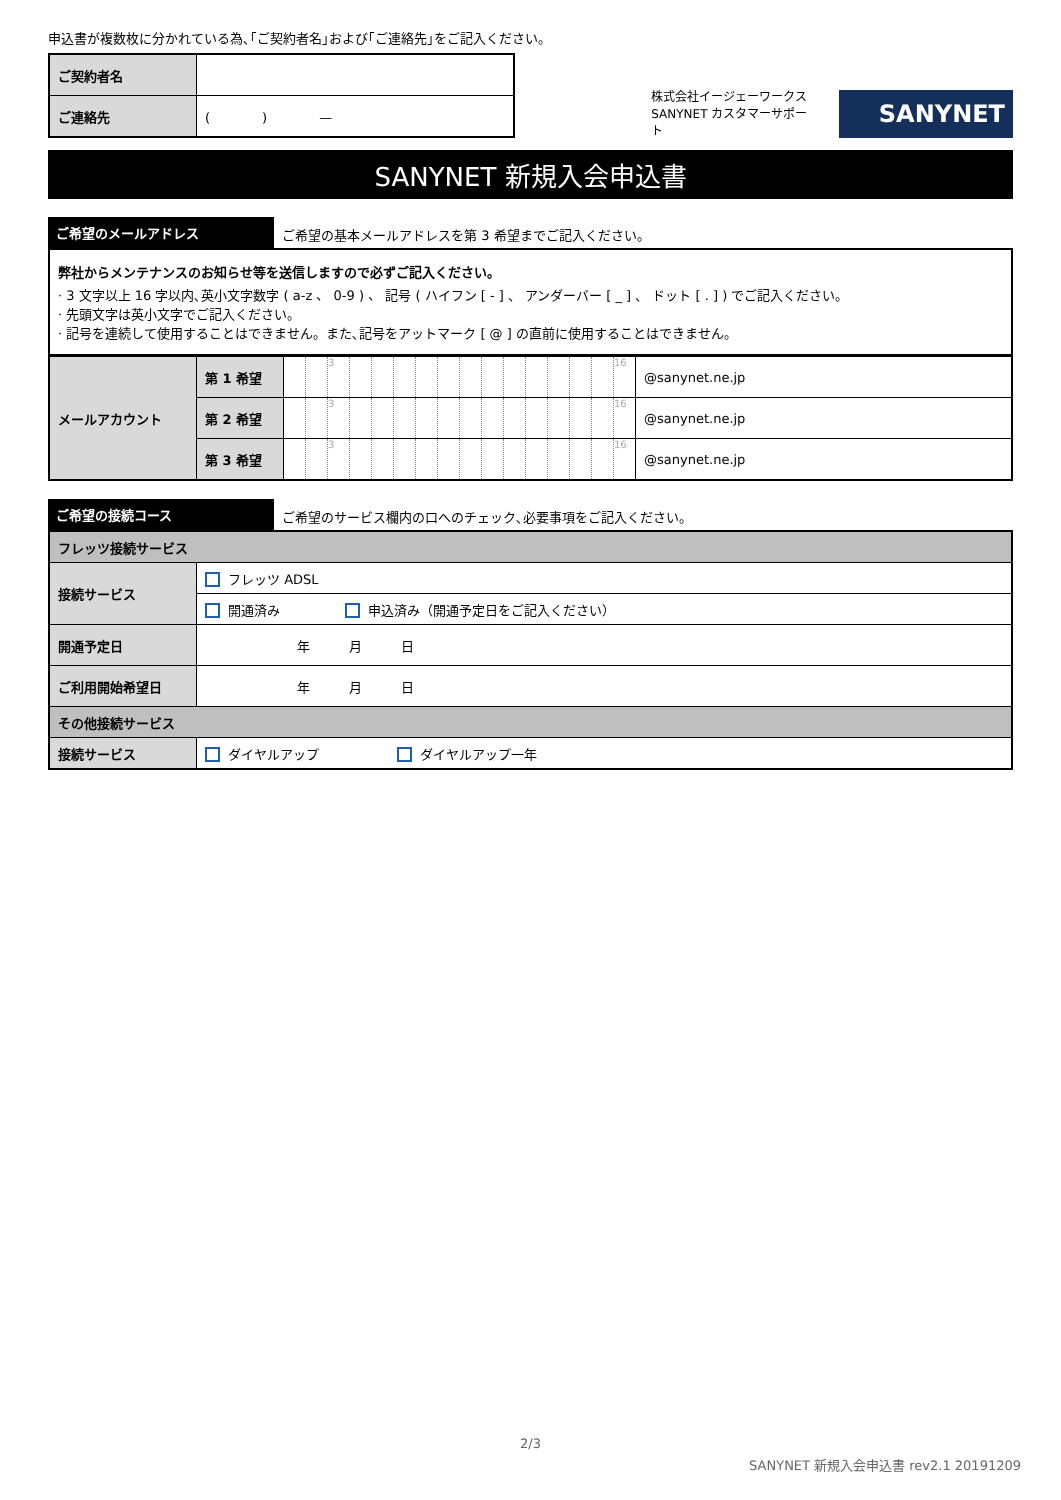申込書が複数枚に分かれている為､｢ご契約者名｣および｢ご連絡先｣をご記入ください。
| ご契約者名 | |
| ご連絡先 | ( ) — |
株式会社イージェーワークス
SANYNET カスタマーサポート
SANYNET
SANYNET 新規入会申込書
ご希望のメールアドレス
ご希望の基本メールアドレスを第 3 希望までご記入ください。
弊社からメンテナンスのお知らせ等を送信しますので必ずご記入ください。
· 3 文字以上 16 字以内､英小文字数字 ( a-z 、 0-9 ) 、 記号 ( ハイフン [ - ] 、 アンダーバー [ _ ] 、 ドット [ . ] ) でご記入ください。
· 先頭文字は英小文字でご記入ください。
· 記号を連続して使用することはできません。また､記号をアットマーク [ @ ] の直前に使用することはできません。
| メールアカウント | 第 1 希望 | | | 3 | | | | | | | | | | | | | 16 | @sanynet.ne.jp |
| | 第 2 希望 | | | 3 | | | | | | | | | | | | | 16 | @sanynet.ne.jp |
| | 第 3 希望 | | | 3 | | | | | | | | | | | | | 16 | @sanynet.ne.jp |
ご希望の接続コース
ご希望のサービス欄内の口へのチェック､必要事項をご記入ください。
| フレッツ接続サービス | |
| 接続サービス | フレッツ ADSL |
| | 開通済み 申込済み（開通予定日をご記入ください） |
| 開通予定日 | 年 月 日 |
| ご利用開始希望日 | 年 月 日 |
| その他接続サービス | |
| 接続サービス | ダイヤルアップ ダイヤルアップ一年 |
2/3
SANYNET 新規入会申込書 rev2.1 20191209